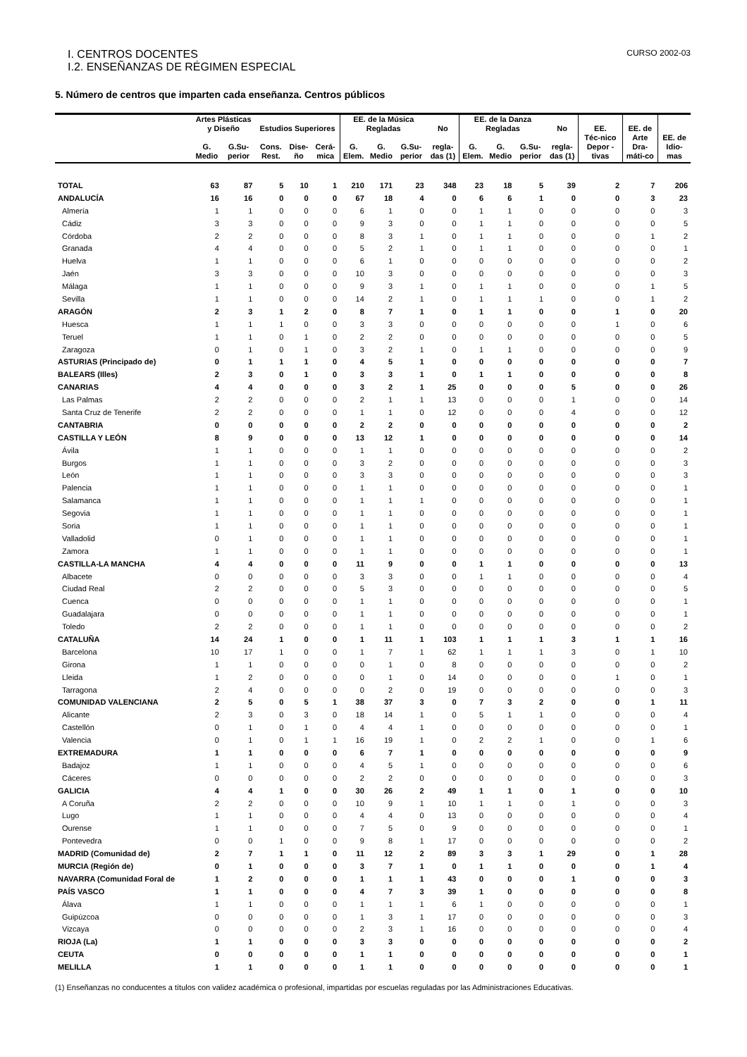I. CENTROS DOCENTES CURSO 2002-03
I.2. ENSEÑANZAS DE RÉGIMEN ESPECIAL
5. Número de centros que imparten cada enseñanza. Centros públicos
| | Artes Plásticas y Diseño | | Estudios Superiores | | | EE. de la Música Regladas | | | No | EE. de la Danza Regladas | | | No | EE. | EE. de | |
| --- | --- | --- | --- | --- | --- | --- | --- | --- | --- | --- | --- | --- | --- | --- | --- | --- |
| | G. Medio | G.Su-perior | Cons. Rest. | Dise-ño | Cerá-mica | G. Elem. | G. Medio | G.Su-perior | regla-das (1) | G. Elem. | G. Medio | G.Su-perior | regla-das (1) | Téc-nico Depor -tivas | Arte Dra-máti-co | EE. de Idio-mas |
| TOTAL | 63 | 87 | 5 | 10 | 1 | 210 | 171 | 23 | 348 | 23 | 18 | 5 | 39 | 2 | 7 | 206 |
| ANDALUCÍA | 16 | 16 | 0 | 0 | 0 | 67 | 18 | 4 | 0 | 6 | 6 | 1 | 0 | 0 | 3 | 23 |
| Almería | 1 | 1 | 0 | 0 | 0 | 6 | 1 | 0 | 0 | 1 | 1 | 0 | 0 | 0 | 0 | 3 |
| Cádiz | 3 | 3 | 0 | 0 | 0 | 9 | 3 | 0 | 0 | 1 | 1 | 0 | 0 | 0 | 0 | 5 |
| Córdoba | 2 | 2 | 0 | 0 | 0 | 8 | 3 | 1 | 0 | 1 | 1 | 0 | 0 | 0 | 1 | 2 |
| Granada | 4 | 4 | 0 | 0 | 0 | 5 | 2 | 1 | 0 | 1 | 1 | 0 | 0 | 0 | 0 | 1 |
| Huelva | 1 | 1 | 0 | 0 | 0 | 6 | 1 | 0 | 0 | 0 | 0 | 0 | 0 | 0 | 0 | 2 |
| Jaén | 3 | 3 | 0 | 0 | 0 | 10 | 3 | 0 | 0 | 0 | 0 | 0 | 0 | 0 | 0 | 3 |
| Málaga | 1 | 1 | 0 | 0 | 0 | 9 | 3 | 1 | 0 | 1 | 1 | 0 | 0 | 0 | 1 | 5 |
| Sevilla | 1 | 1 | 0 | 0 | 0 | 14 | 2 | 1 | 0 | 1 | 1 | 1 | 0 | 0 | 1 | 2 |
| ARAGÓN | 2 | 3 | 1 | 2 | 0 | 8 | 7 | 1 | 0 | 1 | 1 | 0 | 0 | 1 | 0 | 20 |
| Huesca | 1 | 1 | 1 | 0 | 0 | 3 | 3 | 0 | 0 | 0 | 0 | 0 | 0 | 1 | 0 | 6 |
| Teruel | 1 | 1 | 0 | 1 | 0 | 2 | 2 | 0 | 0 | 0 | 0 | 0 | 0 | 0 | 0 | 5 |
| Zaragoza | 0 | 1 | 0 | 1 | 0 | 3 | 2 | 1 | 0 | 1 | 1 | 0 | 0 | 0 | 0 | 9 |
| ASTURIAS (Principado de) | 0 | 1 | 1 | 1 | 0 | 4 | 5 | 1 | 0 | 0 | 0 | 0 | 0 | 0 | 0 | 7 |
| BALEARS (Illes) | 2 | 3 | 0 | 1 | 0 | 3 | 3 | 1 | 0 | 1 | 1 | 0 | 0 | 0 | 0 | 8 |
| CANARIAS | 4 | 4 | 0 | 0 | 0 | 3 | 2 | 1 | 25 | 0 | 0 | 0 | 5 | 0 | 0 | 26 |
| Las Palmas | 2 | 2 | 0 | 0 | 0 | 2 | 1 | 1 | 13 | 0 | 0 | 0 | 1 | 0 | 0 | 14 |
| Santa Cruz de Tenerife | 2 | 2 | 0 | 0 | 0 | 1 | 1 | 0 | 12 | 0 | 0 | 0 | 4 | 0 | 0 | 12 |
| CANTABRIA | 0 | 0 | 0 | 0 | 0 | 2 | 2 | 0 | 0 | 0 | 0 | 0 | 0 | 0 | 0 | 2 |
| CASTILLA Y LEÓN | 8 | 9 | 0 | 0 | 0 | 13 | 12 | 1 | 0 | 0 | 0 | 0 | 0 | 0 | 0 | 14 |
| Ávila | 1 | 1 | 0 | 0 | 0 | 1 | 1 | 0 | 0 | 0 | 0 | 0 | 0 | 0 | 0 | 2 |
| Burgos | 1 | 1 | 0 | 0 | 0 | 3 | 2 | 0 | 0 | 0 | 0 | 0 | 0 | 0 | 0 | 3 |
| León | 1 | 1 | 0 | 0 | 0 | 3 | 3 | 0 | 0 | 0 | 0 | 0 | 0 | 0 | 0 | 3 |
| Palencia | 1 | 1 | 0 | 0 | 0 | 1 | 1 | 0 | 0 | 0 | 0 | 0 | 0 | 0 | 0 | 1 |
| Salamanca | 1 | 1 | 0 | 0 | 0 | 1 | 1 | 1 | 0 | 0 | 0 | 0 | 0 | 0 | 0 | 1 |
| Segovia | 1 | 1 | 0 | 0 | 0 | 1 | 1 | 0 | 0 | 0 | 0 | 0 | 0 | 0 | 0 | 1 |
| Soria | 1 | 1 | 0 | 0 | 0 | 1 | 1 | 0 | 0 | 0 | 0 | 0 | 0 | 0 | 0 | 1 |
| Valladolid | 0 | 1 | 0 | 0 | 0 | 1 | 1 | 0 | 0 | 0 | 0 | 0 | 0 | 0 | 0 | 1 |
| Zamora | 1 | 1 | 0 | 0 | 0 | 1 | 1 | 0 | 0 | 0 | 0 | 0 | 0 | 0 | 0 | 1 |
| CASTILLA-LA MANCHA | 4 | 4 | 0 | 0 | 0 | 11 | 9 | 0 | 0 | 1 | 1 | 0 | 0 | 0 | 0 | 13 |
| Albacete | 0 | 0 | 0 | 0 | 0 | 3 | 3 | 0 | 0 | 1 | 1 | 0 | 0 | 0 | 0 | 4 |
| Ciudad Real | 2 | 2 | 0 | 0 | 0 | 5 | 3 | 0 | 0 | 0 | 0 | 0 | 0 | 0 | 0 | 5 |
| Cuenca | 0 | 0 | 0 | 0 | 0 | 1 | 1 | 0 | 0 | 0 | 0 | 0 | 0 | 0 | 0 | 1 |
| Guadalajara | 0 | 0 | 0 | 0 | 0 | 1 | 1 | 0 | 0 | 0 | 0 | 0 | 0 | 0 | 0 | 1 |
| Toledo | 2 | 2 | 0 | 0 | 0 | 1 | 1 | 0 | 0 | 0 | 0 | 0 | 0 | 0 | 0 | 2 |
| CATALUÑA | 14 | 24 | 1 | 0 | 0 | 1 | 11 | 1 | 103 | 1 | 1 | 1 | 3 | 1 | 1 | 16 |
| Barcelona | 10 | 17 | 1 | 0 | 0 | 1 | 7 | 1 | 62 | 1 | 1 | 1 | 3 | 0 | 1 | 10 |
| Girona | 1 | 1 | 0 | 0 | 0 | 0 | 1 | 0 | 8 | 0 | 0 | 0 | 0 | 0 | 0 | 2 |
| Lleida | 1 | 2 | 0 | 0 | 0 | 0 | 1 | 0 | 14 | 0 | 0 | 0 | 0 | 1 | 0 | 1 |
| Tarragona | 2 | 4 | 0 | 0 | 0 | 0 | 2 | 0 | 19 | 0 | 0 | 0 | 0 | 0 | 0 | 3 |
| COMUNIDAD VALENCIANA | 2 | 5 | 0 | 5 | 1 | 38 | 37 | 3 | 0 | 7 | 3 | 2 | 0 | 0 | 1 | 11 |
| Alicante | 2 | 3 | 0 | 3 | 0 | 18 | 14 | 1 | 0 | 5 | 1 | 1 | 0 | 0 | 0 | 4 |
| Castellón | 0 | 1 | 0 | 1 | 0 | 4 | 4 | 1 | 0 | 0 | 0 | 0 | 0 | 0 | 0 | 1 |
| Valencia | 0 | 1 | 0 | 1 | 1 | 16 | 19 | 1 | 0 | 2 | 2 | 1 | 0 | 0 | 1 | 6 |
| EXTREMADURA | 1 | 1 | 0 | 0 | 0 | 6 | 7 | 1 | 0 | 0 | 0 | 0 | 0 | 0 | 0 | 9 |
| Badajoz | 1 | 1 | 0 | 0 | 0 | 4 | 5 | 1 | 0 | 0 | 0 | 0 | 0 | 0 | 0 | 6 |
| Cáceres | 0 | 0 | 0 | 0 | 0 | 2 | 2 | 0 | 0 | 0 | 0 | 0 | 0 | 0 | 0 | 3 |
| GALICIA | 4 | 4 | 1 | 0 | 0 | 30 | 26 | 2 | 49 | 1 | 1 | 0 | 1 | 0 | 0 | 10 |
| A Coruña | 2 | 2 | 0 | 0 | 0 | 10 | 9 | 1 | 10 | 1 | 1 | 0 | 1 | 0 | 0 | 3 |
| Lugo | 1 | 1 | 0 | 0 | 0 | 4 | 4 | 0 | 13 | 0 | 0 | 0 | 0 | 0 | 0 | 4 |
| Ourense | 1 | 1 | 0 | 0 | 0 | 7 | 5 | 0 | 9 | 0 | 0 | 0 | 0 | 0 | 0 | 1 |
| Pontevedra | 0 | 0 | 1 | 0 | 0 | 9 | 8 | 1 | 17 | 0 | 0 | 0 | 0 | 0 | 0 | 2 |
| MADRID (Comunidad de) | 2 | 7 | 1 | 1 | 0 | 11 | 12 | 2 | 89 | 3 | 3 | 1 | 29 | 0 | 1 | 28 |
| MURCIA (Región de) | 0 | 1 | 0 | 0 | 0 | 3 | 7 | 1 | 0 | 1 | 1 | 0 | 0 | 0 | 1 | 4 |
| NAVARRA (Comunidad Foral de | 1 | 2 | 0 | 0 | 0 | 1 | 1 | 1 | 43 | 0 | 0 | 0 | 1 | 0 | 0 | 3 |
| PAÍS VASCO | 1 | 1 | 0 | 0 | 0 | 4 | 7 | 3 | 39 | 1 | 0 | 0 | 0 | 0 | 0 | 8 |
| Álava | 1 | 1 | 0 | 0 | 0 | 1 | 1 | 1 | 6 | 1 | 0 | 0 | 0 | 0 | 0 | 1 |
| Guipúzcoa | 0 | 0 | 0 | 0 | 0 | 1 | 3 | 1 | 17 | 0 | 0 | 0 | 0 | 0 | 0 | 3 |
| Vizcaya | 0 | 0 | 0 | 0 | 0 | 2 | 3 | 1 | 16 | 0 | 0 | 0 | 0 | 0 | 0 | 4 |
| RIOJA (La) | 1 | 1 | 0 | 0 | 0 | 3 | 3 | 0 | 0 | 0 | 0 | 0 | 0 | 0 | 0 | 2 |
| CEUTA | 0 | 0 | 0 | 0 | 0 | 1 | 1 | 0 | 0 | 0 | 0 | 0 | 0 | 0 | 0 | 1 |
| MELILLA | 1 | 1 | 0 | 0 | 0 | 1 | 1 | 0 | 0 | 0 | 0 | 0 | 0 | 0 | 0 | 1 |
(1) Enseñanzas no conducentes a títulos con validez académica o profesional, impartidas por escuelas reguladas por las Administraciones Educativas.